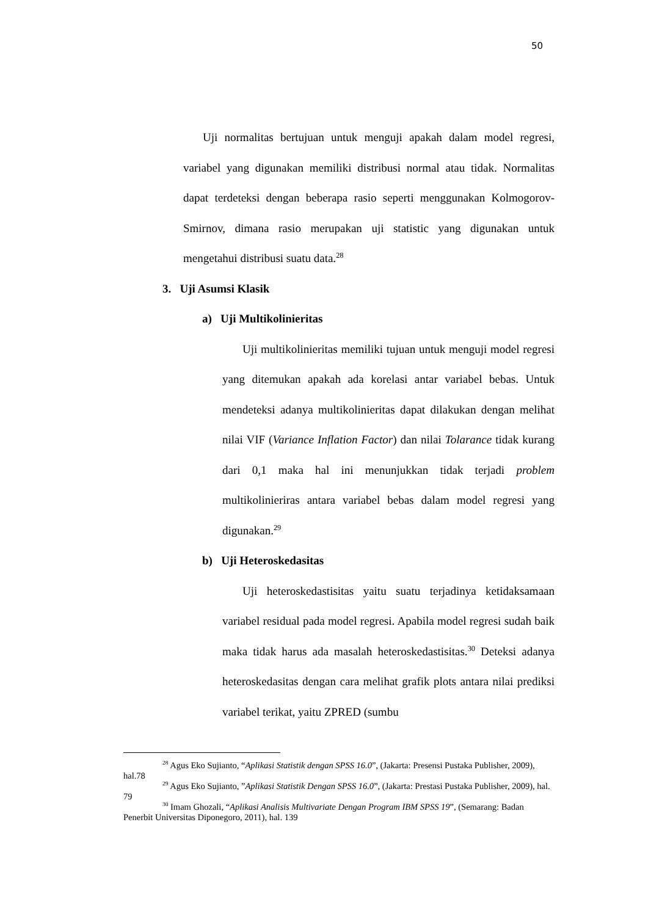50
Uji normalitas bertujuan untuk menguji apakah dalam model regresi, variabel yang digunakan memiliki distribusi normal atau tidak. Normalitas dapat terdeteksi dengan beberapa rasio seperti menggunakan Kolmogorov-Smirnov, dimana rasio merupakan uji statistic yang digunakan untuk mengetahui distribusi suatu data.<sup>28</sup>
3. Uji Asumsi Klasik
a) Uji Multikolinieritas
Uji multikolinieritas memiliki tujuan untuk menguji model regresi yang ditemukan apakah ada korelasi antar variabel bebas. Untuk mendeteksi adanya multikolinieritas dapat dilakukan dengan melihat nilai VIF (Variance Inflation Factor) dan nilai Tolarance tidak kurang dari 0,1 maka hal ini menunjukkan tidak terjadi problem multikolinieriras antara variabel bebas dalam model regresi yang digunakan.<sup>29</sup>
b) Uji Heteroskedasitas
Uji heteroskedastisitas yaitu suatu terjadinya ketidaksamaan variabel residual pada model regresi. Apabila model regresi sudah baik maka tidak harus ada masalah heteroskedastisitas.<sup>30</sup> Deteksi adanya heteroskedasitas dengan cara melihat grafik plots antara nilai prediksi variabel terikat, yaitu ZPRED (sumbu
<sup>28</sup> Agus Eko Sujianto, “Aplikasi Statistik dengan SPSS 16.0”, (Jakarta: Presensi Pustaka Publisher, 2009), hal.78
<sup>29</sup> Agus Eko Sujianto, ”Aplikasi Statistik Dengan SPSS 16.0”, (Jakarta: Prestasi Pustaka Publisher, 2009), hal. 79
<sup>30</sup> Imam Ghozali, “Aplikasi Analisis Multivariate Dengan Program IBM SPSS 19”, (Semarang: Badan Penerbit Universitas Diponegoro, 2011), hal. 139